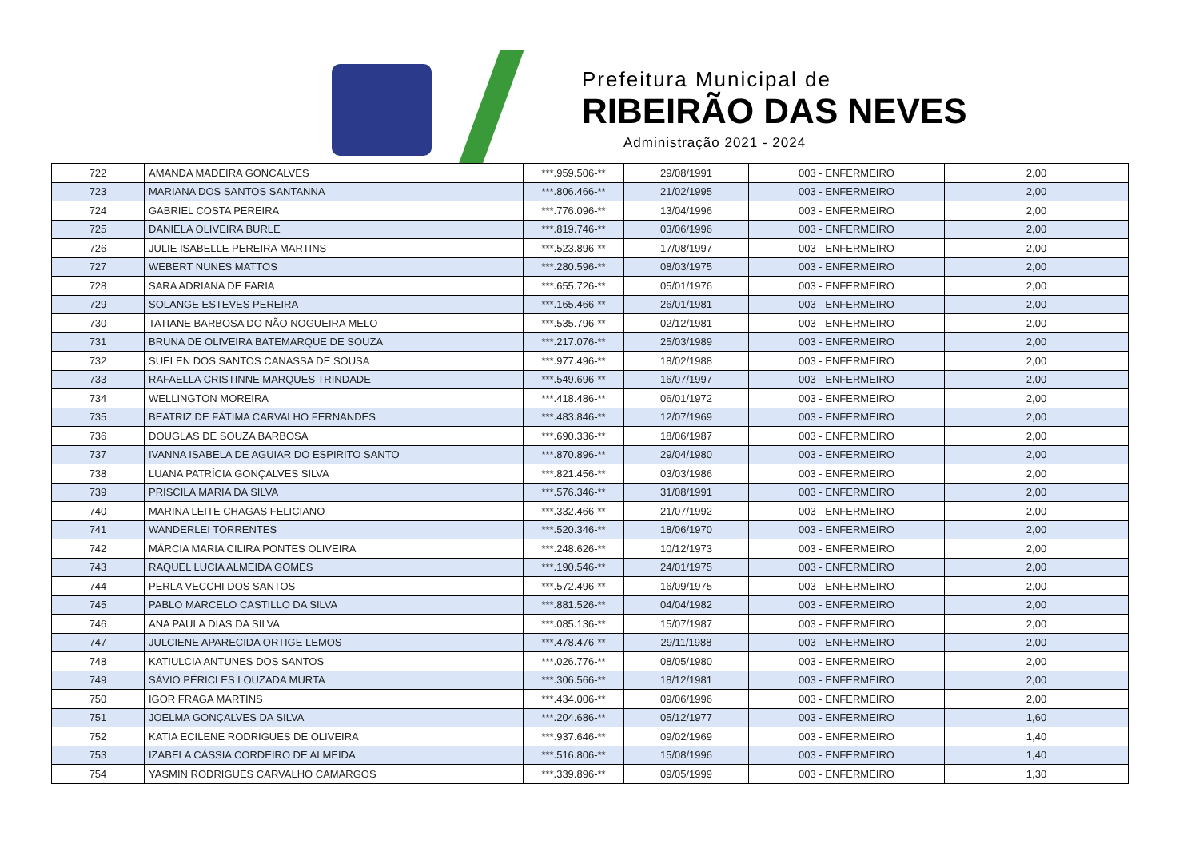Prefeitura Municipal de
RIBEIRÃO DAS NEVES
Administração 2021 - 2024
| 722 | AMANDA MADEIRA GONCALVES | ***.959.506-** | 29/08/1991 | 003 - ENFERMEIRO | 2,00 |
| 723 | MARIANA DOS SANTOS SANTANNA | ***.806.466-** | 21/02/1995 | 003 - ENFERMEIRO | 2,00 |
| 724 | GABRIEL COSTA PEREIRA | ***.776.096-** | 13/04/1996 | 003 - ENFERMEIRO | 2,00 |
| 725 | DANIELA OLIVEIRA BURLE | ***.819.746-** | 03/06/1996 | 003 - ENFERMEIRO | 2,00 |
| 726 | JULIE ISABELLE PEREIRA MARTINS | ***.523.896-** | 17/08/1997 | 003 - ENFERMEIRO | 2,00 |
| 727 | WEBERT NUNES MATTOS | ***.280.596-** | 08/03/1975 | 003 - ENFERMEIRO | 2,00 |
| 728 | SARA ADRIANA DE FARIA | ***.655.726-** | 05/01/1976 | 003 - ENFERMEIRO | 2,00 |
| 729 | SOLANGE ESTEVES PEREIRA | ***.165.466-** | 26/01/1981 | 003 - ENFERMEIRO | 2,00 |
| 730 | TATIANE BARBOSA DO NÃO NOGUEIRA MELO | ***.535.796-** | 02/12/1981 | 003 - ENFERMEIRO | 2,00 |
| 731 | BRUNA DE OLIVEIRA BATEMARQUE DE SOUZA | ***.217.076-** | 25/03/1989 | 003 - ENFERMEIRO | 2,00 |
| 732 | SUELEN DOS SANTOS CANASSA DE SOUSA | ***.977.496-** | 18/02/1988 | 003 - ENFERMEIRO | 2,00 |
| 733 | RAFAELLA CRISTINNE MARQUES TRINDADE | ***.549.696-** | 16/07/1997 | 003 - ENFERMEIRO | 2,00 |
| 734 | WELLINGTON MOREIRA | ***.418.486-** | 06/01/1972 | 003 - ENFERMEIRO | 2,00 |
| 735 | BEATRIZ DE FÁTIMA CARVALHO FERNANDES | ***.483.846-** | 12/07/1969 | 003 - ENFERMEIRO | 2,00 |
| 736 | DOUGLAS DE SOUZA BARBOSA | ***.690.336-** | 18/06/1987 | 003 - ENFERMEIRO | 2,00 |
| 737 | IVANNA ISABELA DE AGUIAR DO ESPIRITO SANTO | ***.870.896-** | 29/04/1980 | 003 - ENFERMEIRO | 2,00 |
| 738 | LUANA PATRÍCIA GONÇALVES SILVA | ***.821.456-** | 03/03/1986 | 003 - ENFERMEIRO | 2,00 |
| 739 | PRISCILA MARIA DA SILVA | ***.576.346-** | 31/08/1991 | 003 - ENFERMEIRO | 2,00 |
| 740 | MARINA LEITE CHAGAS FELICIANO | ***.332.466-** | 21/07/1992 | 003 - ENFERMEIRO | 2,00 |
| 741 | WANDERLEI TORRENTES | ***.520.346-** | 18/06/1970 | 003 - ENFERMEIRO | 2,00 |
| 742 | MÁRCIA MARIA CILIRA PONTES OLIVEIRA | ***.248.626-** | 10/12/1973 | 003 - ENFERMEIRO | 2,00 |
| 743 | RAQUEL LUCIA ALMEIDA GOMES | ***.190.546-** | 24/01/1975 | 003 - ENFERMEIRO | 2,00 |
| 744 | PERLA VECCHI DOS SANTOS | ***.572.496-** | 16/09/1975 | 003 - ENFERMEIRO | 2,00 |
| 745 | PABLO MARCELO CASTILLO DA SILVA | ***.881.526-** | 04/04/1982 | 003 - ENFERMEIRO | 2,00 |
| 746 | ANA PAULA DIAS DA SILVA | ***.085.136-** | 15/07/1987 | 003 - ENFERMEIRO | 2,00 |
| 747 | JULCIENE APARECIDA ORTIGE LEMOS | ***.478.476-** | 29/11/1988 | 003 - ENFERMEIRO | 2,00 |
| 748 | KATIULCIA ANTUNES DOS SANTOS | ***.026.776-** | 08/05/1980 | 003 - ENFERMEIRO | 2,00 |
| 749 | SÁVIO PÉRICLES LOUZADA MURTA | ***.306.566-** | 18/12/1981 | 003 - ENFERMEIRO | 2,00 |
| 750 | IGOR FRAGA MARTINS | ***.434.006-** | 09/06/1996 | 003 - ENFERMEIRO | 2,00 |
| 751 | JOELMA GONÇALVES DA SILVA | ***.204.686-** | 05/12/1977 | 003 - ENFERMEIRO | 1,60 |
| 752 | KATIA ECILENE RODRIGUES DE OLIVEIRA | ***.937.646-** | 09/02/1969 | 003 - ENFERMEIRO | 1,40 |
| 753 | IZABELA CÁSSIA CORDEIRO DE ALMEIDA | ***.516.806-** | 15/08/1996 | 003 - ENFERMEIRO | 1,40 |
| 754 | YASMIN RODRIGUES CARVALHO CAMARGOS | ***.339.896-** | 09/05/1999 | 003 - ENFERMEIRO | 1,30 |